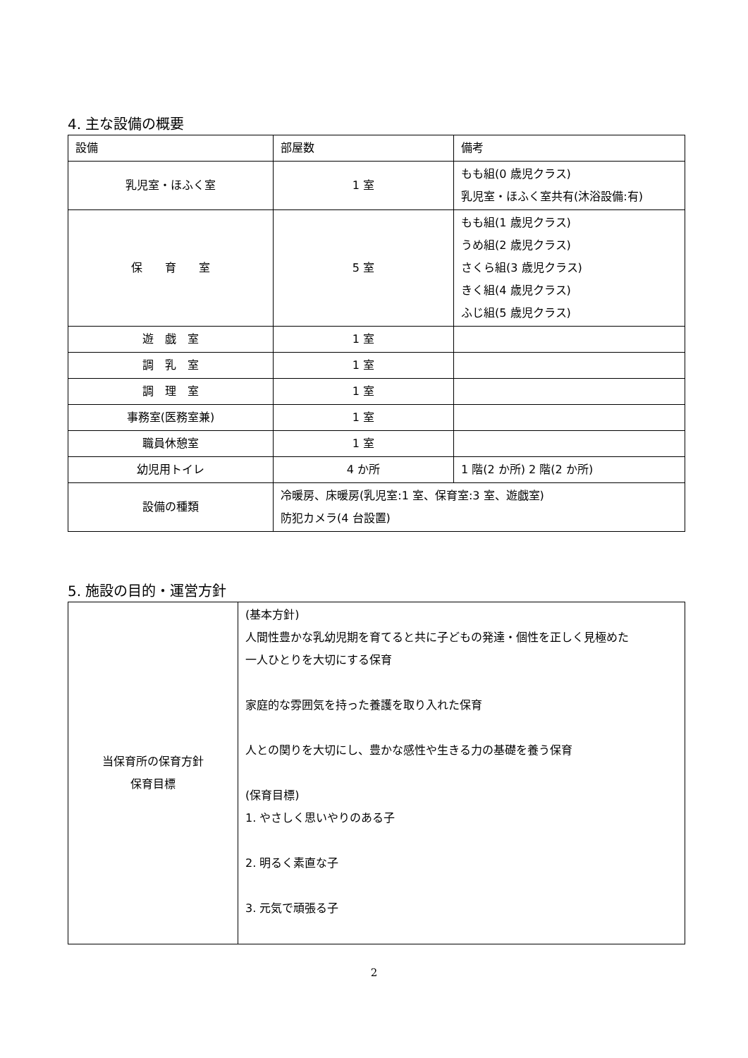4. 主な設備の概要
| 設備 | 部屋数 | 備考 |
| 乳児室・ほふく室 | 1 室 | もも組(0 歳児クラス) 乳児室・ほふく室共有(沐浴設備:有) |
| 保 育 室 | 5 室 | もも組(1 歳児クラス) うめ組(2 歳児クラス) さくら組(3 歳児クラス) きく組(4 歳児クラス) ふじ組(5 歳児クラス) |
| 遊 戯 室 | 1 室 | |
| 調 乳 室 | 1 室 | |
| 調 理 室 | 1 室 | |
| 事務室(医務室兼) | 1 室 | |
| 職員休憩室 | 1 室 | |
| 幼児用トイレ | 4 か所 | 1 階(2 か所) 2 階(2 か所) |
| 設備の種類 | 冷暖房、床暖房(乳児室:1 室、保育室:3 室、遊戯室) 防犯カメラ(4 台設置) | |
5. 施設の目的・運営方針
| 当保育所の保育方針 保育目標 | (基本方針) 人間性豊かな乳幼児期を育てると共に子どもの発達・個性を正しく見極めた 一人ひとりを大切にする保育 家庭的な雰囲気を持った養護を取り入れた保育 人との関りを大切にし、豊かな感性や生きる力の基礎を養う保育 (保育目標) 1. やさしく思いやりのある子 2. 明るく素直な子 3. 元気で頑張る子 |
2